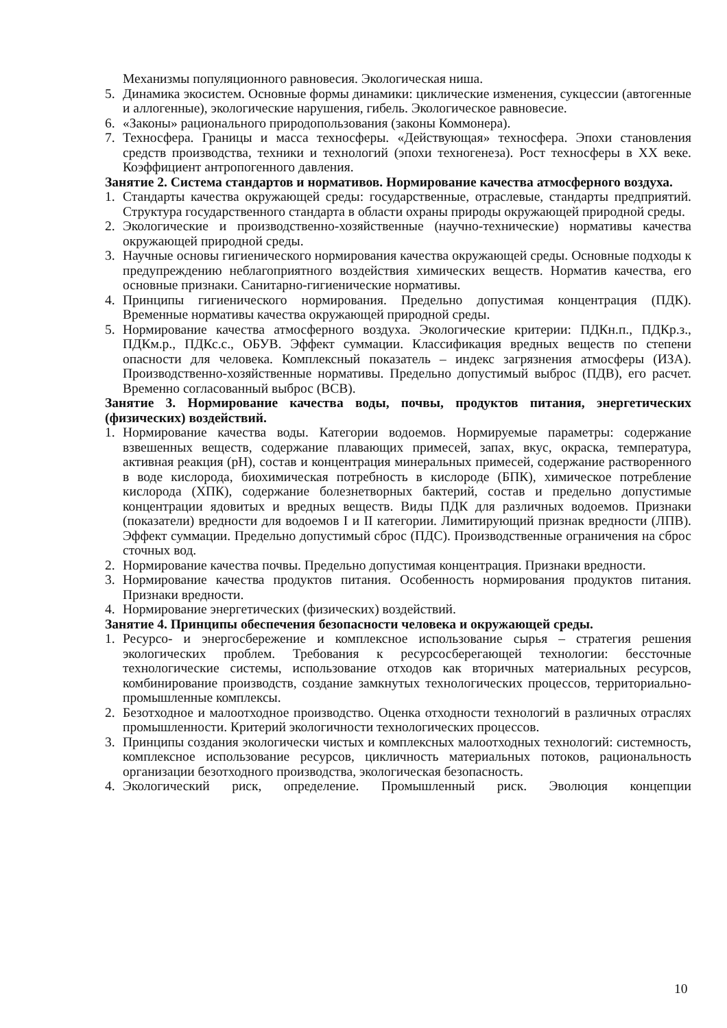Механизмы популяционного равновесия. Экологическая ниша.
5. Динамика экосистем. Основные формы динамики: циклические изменения, сукцессии (автогенные и аллогенные), экологические нарушения, гибель. Экологическое равновесие.
6. «Законы» рационального природопользования (законы Коммонера).
7. Техносфера. Границы и масса техносферы. «Действующая» техносфера. Эпохи становления средств производства, техники и технологий (эпохи техногенеза). Рост техносферы в XX веке. Коэффициент антропогенного давления.
Занятие 2. Система стандартов и нормативов. Нормирование качества атмосферного воздуха.
1. Стандарты качества окружающей среды: государственные, отраслевые, стандарты предприятий. Структура государственного стандарта в области охраны природы окружающей природной среды.
2. Экологические и производственно-хозяйственные (научно-технические) нормативы качества окружающей природной среды.
3. Научные основы гигиенического нормирования качества окружающей среды. Основные подходы к предупреждению неблагоприятного воздействия химических веществ. Норматив качества, его основные признаки. Санитарно-гигиенические нормативы.
4. Принципы гигиенического нормирования. Предельно допустимая концентрация (ПДК). Временные нормативы качества окружающей природной среды.
5. Нормирование качества атмосферного воздуха. Экологические критерии: ПДКн.п., ПДКр.з., ПДКм.р., ПДКс.с., ОБУВ. Эффект суммации. Классификация вредных веществ по степени опасности для человека. Комплексный показатель – индекс загрязнения атмосферы (ИЗА). Производственно-хозяйственные нормативы. Предельно допустимый выброс (ПДВ), его расчет. Временно согласованный выброс (ВСВ).
Занятие 3. Нормирование качества воды, почвы, продуктов питания, энергетических (физических) воздействий.
1. Нормирование качества воды. Категории водоемов. Нормируемые параметры: содержание взвешенных веществ, содержание плавающих примесей, запах, вкус, окраска, температура, активная реакция (pH), состав и концентрация минеральных примесей, содержание растворенного в воде кислорода, биохимическая потребность в кислороде (БПК), химическое потребление кислорода (ХПК), содержание болезнетворных бактерий, состав и предельно допустимые концентрации ядовитых и вредных веществ. Виды ПДК для различных водоемов. Признаки (показатели) вредности для водоемов I и II категории. Лимитирующий признак вредности (ЛПВ). Эффект суммации. Предельно допустимый сброс (ПДС). Производственные ограничения на сброс сточных вод.
2. Нормирование качества почвы. Предельно допустимая концентрация. Признаки вредности.
3. Нормирование качества продуктов питания. Особенность нормирования продуктов питания. Признаки вредности.
4. Нормирование энергетических (физических) воздействий.
Занятие 4. Принципы обеспечения безопасности человека и окружающей среды.
1. Ресурсо- и энергосбережение и комплексное использование сырья – стратегия решения экологических проблем. Требования к ресурсосберегающей технологии: бессточные технологические системы, использование отходов как вторичных материальных ресурсов, комбинирование производств, создание замкнутых технологических процессов, территориально-промышленные комплексы.
2. Безотходное и малоотходное производство. Оценка отходности технологий в различных отраслях промышленности. Критерий экологичности технологических процессов.
3. Принципы создания экологически чистых и комплексных малоотходных технологий: системность, комплексное использование ресурсов, цикличность материальных потоков, рациональность организации безотходного производства, экологическая безопасность.
4. Экологический риск, определение. Промышленный риск. Эволюция концепции
10